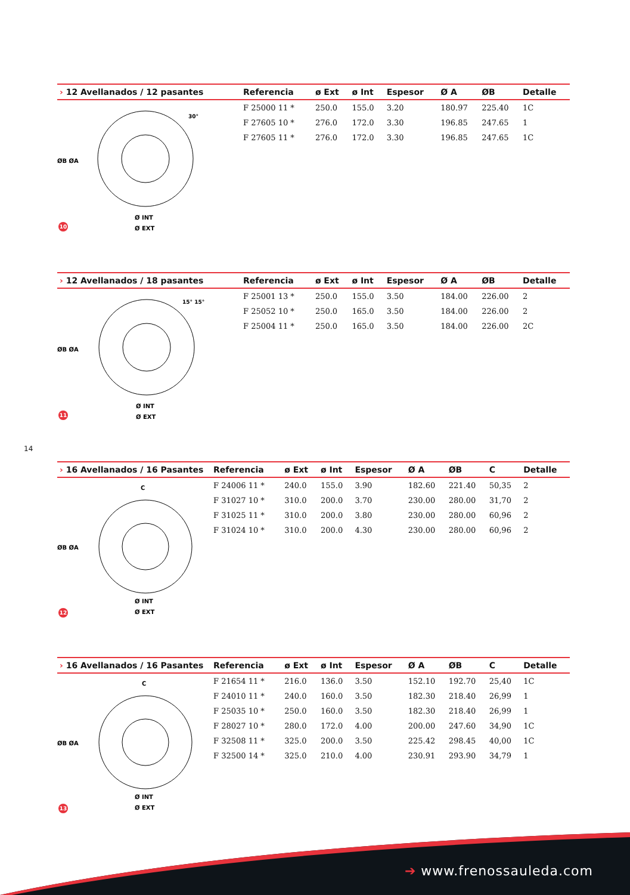| › 12 Avellanados / 12 pasantes | Referencia | ø Ext | ø Int | Espesor | Ø A | ØB | Detalle |
| --- | --- | --- | --- | --- | --- | --- | --- |
| | F 25000 11 * | 250.0 | 155.0 | 3.20 | 180.97 | 225.40 | 1C |
| | F 27605 10 * | 276.0 | 172.0 | 3.30 | 196.85 | 247.65 | 1 |
| | F 27605 11 * | 276.0 | 172.0 | 3.30 | 196.85 | 247.65 | 1C |
ØB ØA
Ø INT
Ø EXT
30°
10
| › 12 Avellanados / 18 pasantes | Referencia | ø Ext | ø Int | Espesor | Ø A | ØB | Detalle |
| --- | --- | --- | --- | --- | --- | --- | --- |
| | F 25001 13 * | 250.0 | 155.0 | 3.50 | 184.00 | 226.00 | 2 |
| | F 25052 10 * | 250.0 | 165.0 | 3.50 | 184.00 | 226.00 | 2 |
| | F 25004 11 * | 250.0 | 165.0 | 3.50 | 184.00 | 226.00 | 2C |
ØB ØA
Ø INT
Ø EXT
15° 15°
11
14
| › 16 Avellanados / 16 Pasantes | Referencia | ø Ext | ø Int | Espesor | Ø A | ØB | C | Detalle |
| --- | --- | --- | --- | --- | --- | --- | --- | --- |
| | F 24006 11 * | 240.0 | 155.0 | 3.90 | 182.60 | 221.40 | 50,35 | 2 |
| | F 31027 10 * | 310.0 | 200.0 | 3.70 | 230.00 | 280.00 | 31,70 | 2 |
| | F 31025 11 * | 310.0 | 200.0 | 3.80 | 230.00 | 280.00 | 60,96 | 2 |
| | F 31024 10 * | 310.0 | 200.0 | 4.30 | 230.00 | 280.00 | 60,96 | 2 |
C
ØB ØA
Ø INT
Ø EXT
12
| › 16 Avellanados / 16 Pasantes | Referencia | ø Ext | ø Int | Espesor | Ø A | ØB | C | Detalle |
| --- | --- | --- | --- | --- | --- | --- | --- | --- |
| | F 21654 11 * | 216.0 | 136.0 | 3.50 | 152.10 | 192.70 | 25,40 | 1C |
| | F 24010 11 * | 240.0 | 160.0 | 3.50 | 182.30 | 218.40 | 26,99 | 1 |
| | F 25035 10 * | 250.0 | 160.0 | 3.50 | 182.30 | 218.40 | 26,99 | 1 |
| | F 28027 10 * | 280.0 | 172.0 | 4.00 | 200.00 | 247.60 | 34,90 | 1C |
| | F 32508 11 * | 325.0 | 200.0 | 3.50 | 225.42 | 298.45 | 40,00 | 1C |
| | F 32500 14 * | 325.0 | 210.0 | 4.00 | 230.91 | 293.90 | 34,79 | 1 |
C
ØB ØA
Ø INT
Ø EXT
13
➔ www.frenossauleda.com